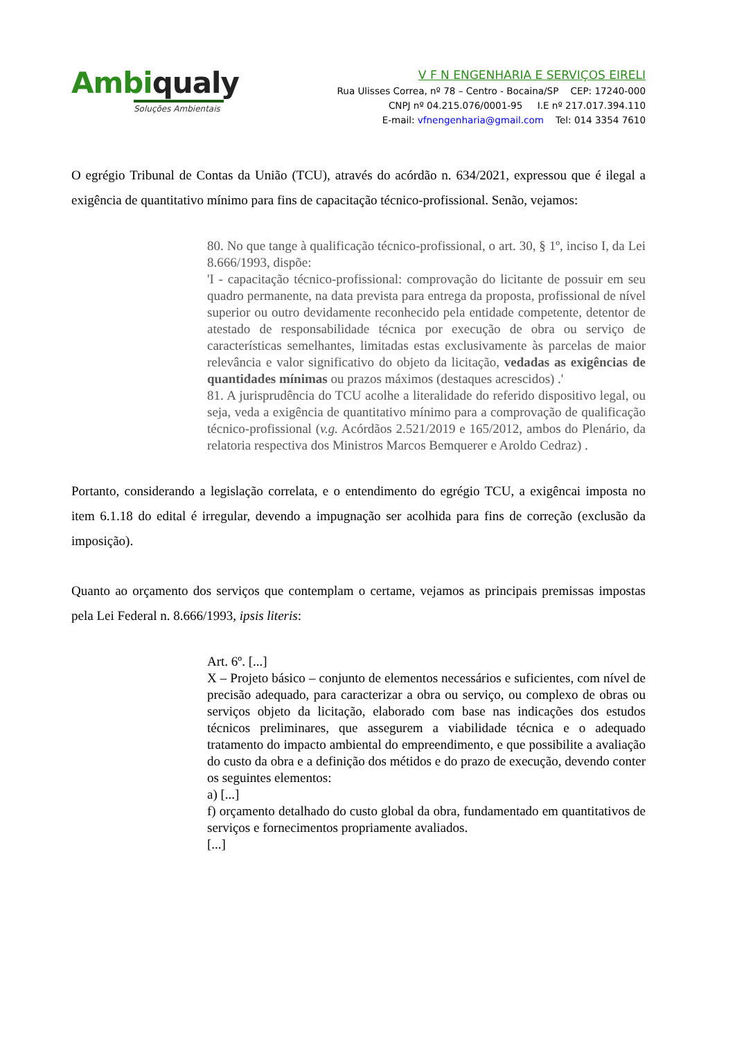Ambiqualy
Soluções Ambientais
V F N ENGENHARIA E SERVIÇOS EIRELI
Rua Ulisses Correa, nº 78 – Centro - Bocaina/SP CEP: 17240-000
CNPJ nº 04.215.076/0001-95 I.E nº 217.017.394.110
E-mail: vfnengenharia@gmail.com Tel: 014 3354 7610
O egrégio Tribunal de Contas da União (TCU), através do acórdão n. 634/2021, expressou que é ilegal a exigência de quantitativo mínimo para fins de capacitação técnico-profissional. Senão, vejamos:
80. No que tange à qualificação técnico-profissional, o art. 30, § 1º, inciso I, da Lei 8.666/1993, dispõe:
'I - capacitação técnico-profissional: comprovação do licitante de possuir em seu quadro permanente, na data prevista para entrega da proposta, profissional de nível superior ou outro devidamente reconhecido pela entidade competente, detentor de atestado de responsabilidade técnica por execução de obra ou serviço de características semelhantes, limitadas estas exclusivamente às parcelas de maior relevância e valor significativo do objeto da licitação, vedadas as exigências de quantidades mínimas ou prazos máximos (destaques acrescidos) .'
81. A jurisprudência do TCU acolhe a literalidade do referido dispositivo legal, ou seja, veda a exigência de quantitativo mínimo para a comprovação de qualificação técnico-profissional (v.g. Acórdãos 2.521/2019 e 165/2012, ambos do Plenário, da relatoria respectiva dos Ministros Marcos Bemquerer e Aroldo Cedraz) .
Portanto, considerando a legislação correlata, e o entendimento do egrégio TCU, a exigêncai imposta no item 6.1.18 do edital é irregular, devendo a impugnação ser acolhida para fins de correção (exclusão da imposição).
Quanto ao orçamento dos serviços que contemplam o certame, vejamos as principais premissas impostas pela Lei Federal n. 8.666/1993, ipsis literis:
Art. 6º. [...]
X – Projeto básico – conjunto de elementos necessários e suficientes, com nível de precisão adequado, para caracterizar a obra ou serviço, ou complexo de obras ou serviços objeto da licitação, elaborado com base nas indicações dos estudos técnicos preliminares, que assegurem a viabilidade técnica e o adequado tratamento do impacto ambiental do empreendimento, e que possibilite a avaliação do custo da obra e a definição dos métidos e do prazo de execução, devendo conter os seguintes elementos:
a) [...]
f) orçamento detalhado do custo global da obra, fundamentado em quantitativos de serviços e fornecimentos propriamente avaliados.
[...]